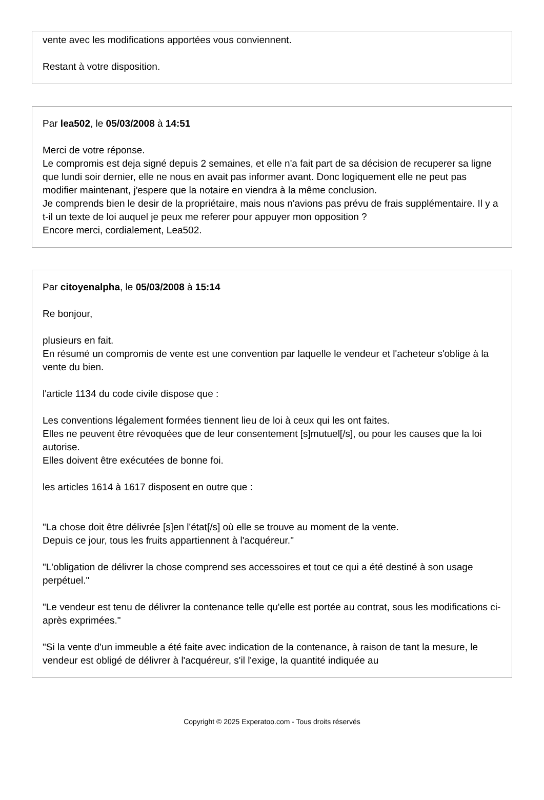vente avec les modifications apportées vous conviennent.
Restant à votre disposition.
Par lea502, le 05/03/2008 à 14:51
Merci de votre réponse.
Le compromis est deja signé depuis 2 semaines, et elle n'a fait part de sa décision de recuperer sa ligne que lundi soir dernier, elle ne nous en avait pas informer avant. Donc logiquement elle ne peut pas modifier maintenant, j'espere que la notaire en viendra à la même conclusion.
Je comprends bien le desir de la propriétaire, mais nous n'avions pas prévu de frais supplémentaire. Il y a t-il un texte de loi auquel je peux me referer pour appuyer mon opposition ?
Encore merci, cordialement, Lea502.
Par citoyenalpha, le 05/03/2008 à 15:14
Re bonjour,
plusieurs en fait.
En résumé un compromis de vente est une convention par laquelle le vendeur et l'acheteur s'oblige à la vente du bien.
l'article 1134 du code civile dispose que :
Les conventions légalement formées tiennent lieu de loi à ceux qui les ont faites.
Elles ne peuvent être révoquées que de leur consentement [s]mutuel[/s], ou pour les causes que la loi autorise.
Elles doivent être exécutées de bonne foi.
les articles 1614 à 1617 disposent en outre que :
"La chose doit être délivrée [s]en l'état[/s] où elle se trouve au moment de la vente.
Depuis ce jour, tous les fruits appartiennent à l'acquéreur."
"L'obligation de délivrer la chose comprend ses accessoires et tout ce qui a été destiné à son usage perpétuel."
"Le vendeur est tenu de délivrer la contenance telle qu'elle est portée au contrat, sous les modifications ci-après exprimées."
"Si la vente d'un immeuble a été faite avec indication de la contenance, à raison de tant la mesure, le vendeur est obligé de délivrer à l'acquéreur, s'il l'exige, la quantité indiquée au
Copyright © 2025 Experatoo.com - Tous droits réservés